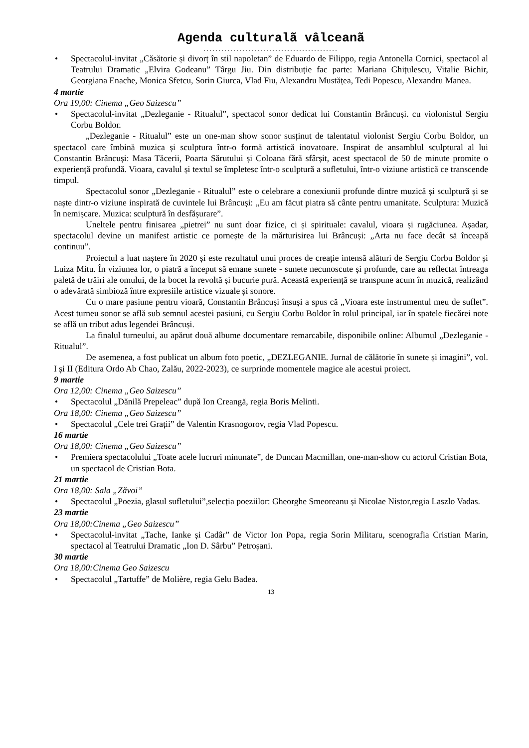Agenda culturalã vâlceanã
.............................................
• Spectacolul-invitat „Căsătorie și divorț în stil napoletan” de Eduardo de Filippo, regia Antonella Cornici, spectacol al Teatrului Dramatic „Elvira Godeanu” Târgu Jiu. Din distribuție fac parte: Mariana Ghițulescu, Vitalie Bichir, Georgiana Enache, Monica Sfetcu, Sorin Giurca, Vlad Fiu, Alexandru Mustățea, Tedi Popescu, Alexandru Manea.
4 martie
Ora 19,00: Cinema „Geo Saizescu”
• Spectacolul-invitat „Dezleganie - Ritualul”, spectacol sonor dedicat lui Constantin Brâncuși. cu violonistul Sergiu Corbu Boldor.
„Dezleganie - Ritualul” este un one-man show sonor susținut de talentatul violonist Sergiu Corbu Boldor, un spectacol care îmbină muzica și sculptura într-o formă artistică inovatoare. Inspirat de ansamblul sculptural al lui Constantin Brâncuși: Masa Tăcerii, Poarta Sărutului și Coloana fără sfârșit, acest spectacol de 50 de minute promite o experiență profundă. Vioara, cavalul și textul se împletesc într-o sculptură a sufletului, într-o viziune artistică ce transcende timpul.
Spectacolul sonor „Dezleganie - Ritualul” este o celebrare a conexiunii profunde dintre muzică și sculptură și se naște dintr-o viziune inspirată de cuvintele lui Brâncuși: „Eu am făcut piatra să cânte pentru umanitate. Sculptura: Muzică în nemișcare. Muzica: sculptură în desfășurare”.
Uneltele pentru finisarea „pietrei” nu sunt doar fizice, ci și spirituale: cavalul, vioara și rugăciunea. Așadar, spectacolul devine un manifest artistic ce pornește de la mărturisirea lui Brâncuși: „Arta nu face decât să înceapă continuu”.
Proiectul a luat naștere în 2020 și este rezultatul unui proces de creație intensă alături de Sergiu Corbu Boldor și Luiza Mitu. În viziunea lor, o piatră a început să emane sunete - sunete necunoscute și profunde, care au reflectat întreaga paletă de trăiri ale omului, de la bocet la revoltă și bucurie pură. Această experiență se transpune acum în muzică, realizând o adevărată simbioză între expresiile artistice vizuale și sonore.
Cu o mare pasiune pentru vioară, Constantin Brâncuși însuși a spus că „Vioara este instrumentul meu de suflet”. Acest turneu sonor se află sub semnul acestei pasiuni, cu Sergiu Corbu Boldor în rolul principal, iar în spatele fiecărei note se află un tribut adus legendei Brâncuși.
La finalul turneului, au apărut două albume documentare remarcabile, disponibile online: Albumul „Dezleganie - Ritualul”.
De asemenea, a fost publicat un album foto poetic, „DEZLEGANIE. Jurnal de călătorie în sunete și imagini”, vol. I și II (Editura Ordo Ab Chao, Zalău, 2022-2023), ce surprinde momentele magice ale acestui proiect.
9 martie
Ora 12,00: Cinema „Geo Saizescu”
• Spectacolul „Dănilă Prepeleac” după Ion Creangă, regia Boris Melinti.
Ora 18,00: Cinema „Geo Saizescu”
• Spectacolul „Cele trei Grații” de Valentin Krasnogorov, regia Vlad Popescu.
16 martie
Ora 18,00: Cinema „Geo Saizescu”
• Premiera spectacolului „Toate acele lucruri minunate”, de Duncan Macmillan, one-man-show cu actorul Cristian Bota, un spectacol de Cristian Bota.
21 martie
Ora 18,00: Sala „Zăvoi”
• Spectacolul „Poezia, glasul sufletului”,selecția poeziilor: Gheorghe Smeoreanu și Nicolae Nistor,regia Laszlo Vadas.
23 martie
Ora 18,00:Cinema „Geo Saizescu”
• Spectacolul-invitat „Tache, Ianke și Cadâr” de Victor Ion Popa, regia Sorin Militaru, scenografia Cristian Marin, spectacol al Teatrului Dramatic „Ion D. Sârbu” Petroșani.
30 martie
Ora 18,00:Cinema Geo Saizescu
• Spectacolul „Tartuffe” de Molière, regia Gelu Badea.
13